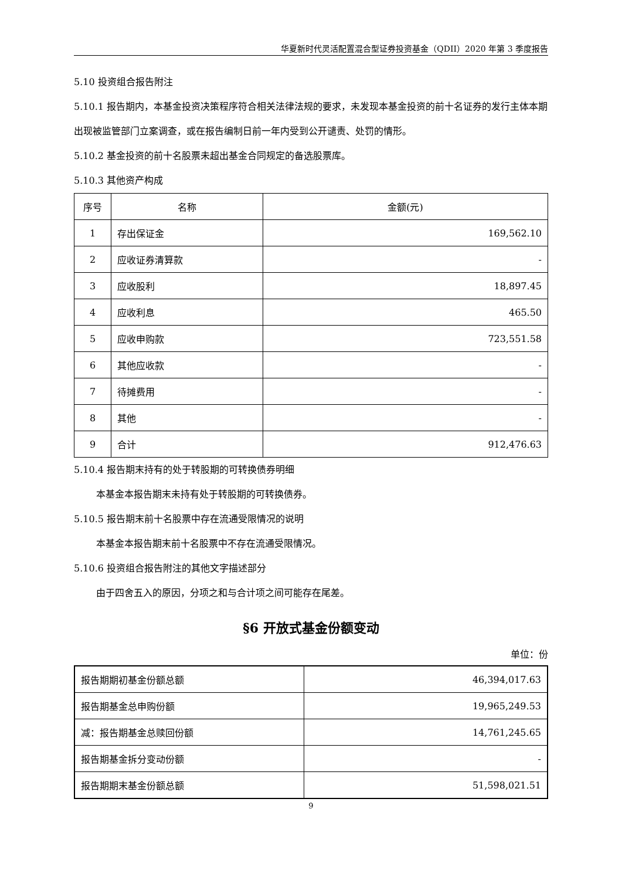华夏新时代灵活配置混合型证券投资基金（QDII）2020 年第 3 季度报告
5.10 投资组合报告附注
5.10.1 报告期内，本基金投资决策程序符合相关法律法规的要求，未发现本基金投资的前十名证券的发行主体本期出现被监管部门立案调查，或在报告编制日前一年内受到公开谴责、处罚的情形。
5.10.2 基金投资的前十名股票未超出基金合同规定的备选股票库。
5.10.3 其他资产构成
| 序号 | 名称 | 金额(元) |
| --- | --- | --- |
| 1 | 存出保证金 | 169,562.10 |
| 2 | 应收证券清算款 | - |
| 3 | 应收股利 | 18,897.45 |
| 4 | 应收利息 | 465.50 |
| 5 | 应收申购款 | 723,551.58 |
| 6 | 其他应收款 | - |
| 7 | 待摊费用 | - |
| 8 | 其他 | - |
| 9 | 合计 | 912,476.63 |
5.10.4 报告期末持有的处于转股期的可转换债券明细
本基金本报告期末未持有处于转股期的可转换债券。
5.10.5 报告期末前十名股票中存在流通受限情况的说明
本基金本报告期末前十名股票中不存在流通受限情况。
5.10.6 投资组合报告附注的其他文字描述部分
由于四舍五入的原因，分项之和与合计项之间可能存在尾差。
§6 开放式基金份额变动
单位：份
| 报告期期初基金份额总额 | 46,394,017.63 |
| 报告期基金总申购份额 | 19,965,249.53 |
| 减：报告期基金总赎回份额 | 14,761,245.65 |
| 报告期基金拆分变动份额 | - |
| 报告期期末基金份额总额 | 51,598,021.51 |
9